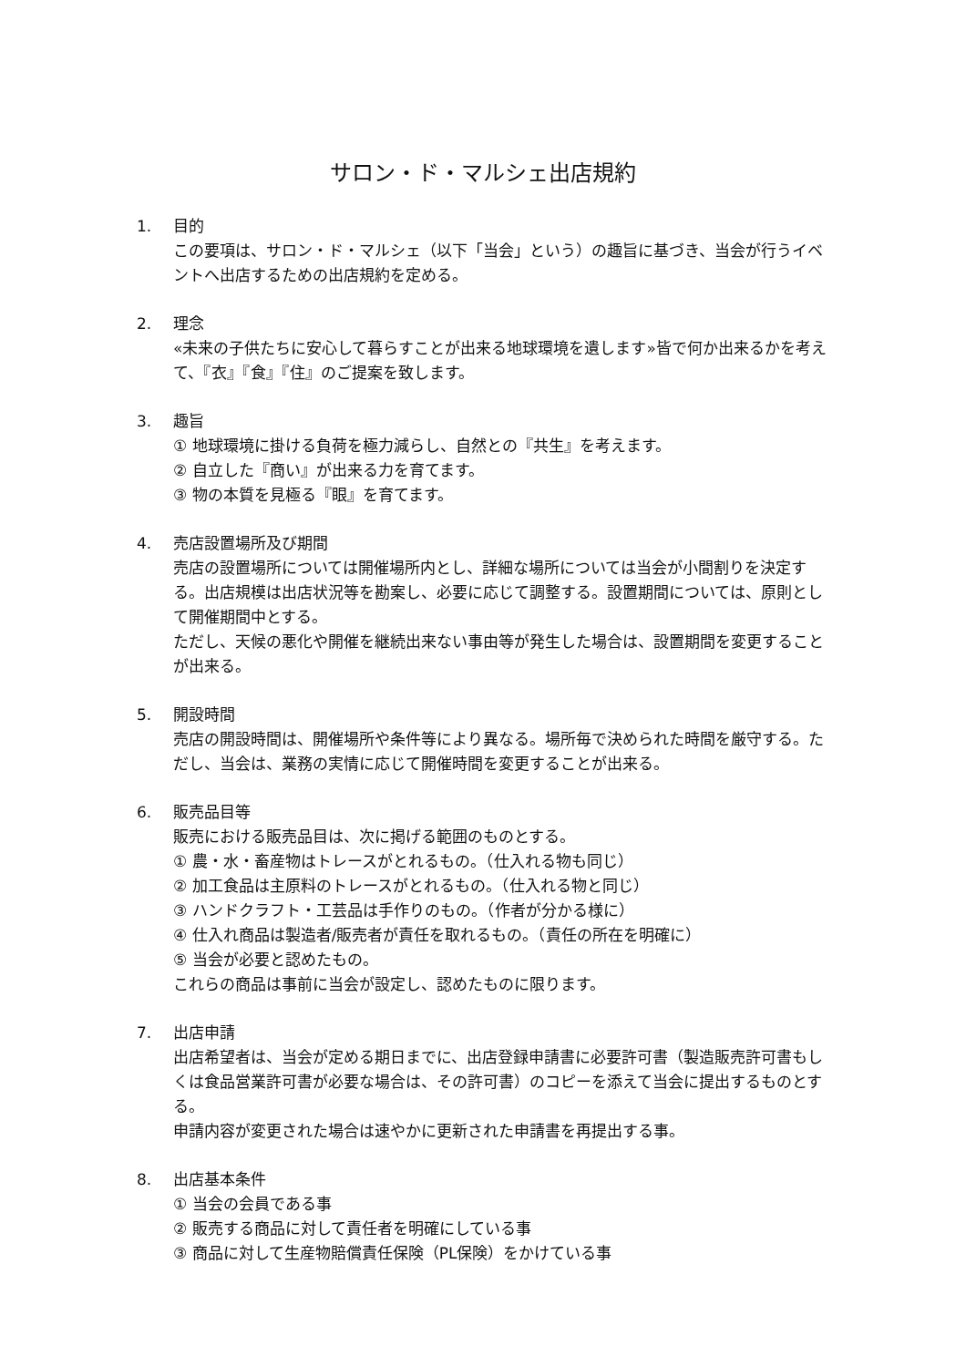サロン・ド・マルシェ出店規約
1. 目的
この要項は、サロン・ド・マルシェ（以下「当会」という）の趣旨に基づき、当会が行うイベントへ出店するための出店規約を定める。
2. 理念
«未来の子供たちに安心して暮らすことが出来る地球環境を遺します»皆で何か出来るかを考えて、『衣』『食』『住』のご提案を致します。
3. 趣旨
① 地球環境に掛ける負荷を極力減らし、自然との『共生』を考えます。
② 自立した『商い』が出来る力を育てます。
③ 物の本質を見極る『眼』を育てます。
4. 売店設置場所及び期間
売店の設置場所については開催場所内とし、詳細な場所については当会が小間割りを決定する。出店規模は出店状況等を勘案し、必要に応じて調整する。設置期間については、原則として開催期間中とする。
ただし、天候の悪化や開催を継続出来ない事由等が発生した場合は、設置期間を変更することが出来る。
5. 開設時間
売店の開設時間は、開催場所や条件等により異なる。場所毎で決められた時間を厳守する。ただし、当会は、業務の実情に応じて開催時間を変更することが出来る。
6. 販売品目等
販売における販売品目は、次に掲げる範囲のものとする。
① 農・水・畜産物はトレースがとれるもの。（仕入れる物も同じ）
② 加工食品は主原料のトレースがとれるもの。（仕入れる物と同じ）
③ ハンドクラフト・工芸品は手作りのもの。（作者が分かる様に）
④ 仕入れ商品は製造者/販売者が責任を取れるもの。（責任の所在を明確に）
⑤ 当会が必要と認めたもの。
これらの商品は事前に当会が設定し、認めたものに限ります。
7. 出店申請
出店希望者は、当会が定める期日までに、出店登録申請書に必要許可書（製造販売許可書もしくは食品営業許可書が必要な場合は、その許可書）のコピーを添えて当会に提出するものとする。
申請内容が変更された場合は速やかに更新された申請書を再提出する事。
8. 出店基本条件
① 当会の会員である事
② 販売する商品に対して責任者を明確にしている事
③ 商品に対して生産物賠償責任保険（PL保険）をかけている事